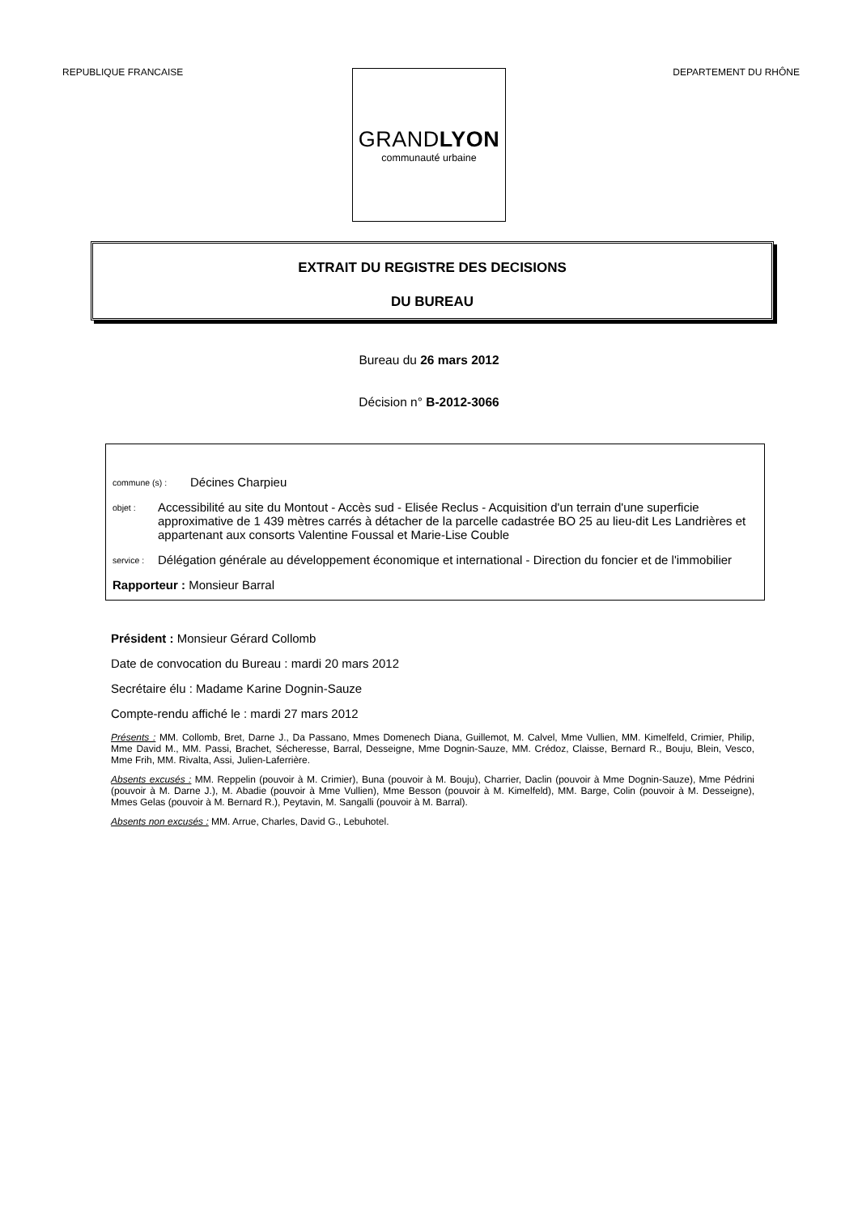REPUBLIQUE FRANCAISE DEPARTEMENT DU RHÔNE
GRANDLYON
communauté urbaine
EXTRAIT DU REGISTRE DES DECISIONS
DU BUREAU
Bureau du 26 mars 2012
Décision n° B-2012-3066
commune (s) : Décines Charpieu
objet : Accessibilité au site du Montout - Accès sud - Elisée Reclus - Acquisition d'un terrain d'une superficie approximative de 1 439 mètres carrés à détacher de la parcelle cadastrée BO 25 au lieu-dit Les Landrières et appartenant aux consorts Valentine Foussal et Marie-Lise Couble
service : Délégation générale au développement économique et international - Direction du foncier et de l'immobilier
Rapporteur : Monsieur Barral
Président : Monsieur Gérard Collomb
Date de convocation du Bureau : mardi 20 mars 2012
Secrétaire élu : Madame Karine Dognin-Sauze
Compte-rendu affiché le : mardi 27 mars 2012
Présents : MM. Collomb, Bret, Darne J., Da Passano, Mmes Domenech Diana, Guillemot, M. Calvel, Mme Vullien, MM. Kimelfeld, Crimier, Philip, Mme David M., MM. Passi, Brachet, Sécheresse, Barral, Desseigne, Mme Dognin-Sauze, MM. Crédoz, Claisse, Bernard R., Bouju, Blein, Vesco, Mme Frih, MM. Rivalta, Assi, Julien-Laferrière.
Absents excusés : MM. Reppelin (pouvoir à M. Crimier), Buna (pouvoir à M. Bouju), Charrier, Daclin (pouvoir à Mme Dognin-Sauze), Mme Pédrini (pouvoir à M. Darne J.), M. Abadie (pouvoir à Mme Vullien), Mme Besson (pouvoir à M. Kimelfeld), MM. Barge, Colin (pouvoir à M. Desseigne), Mmes Gelas (pouvoir à M. Bernard R.), Peytavin, M. Sangalli (pouvoir à M. Barral).
Absents non excusés : MM. Arrue, Charles, David G., Lebuhotel.